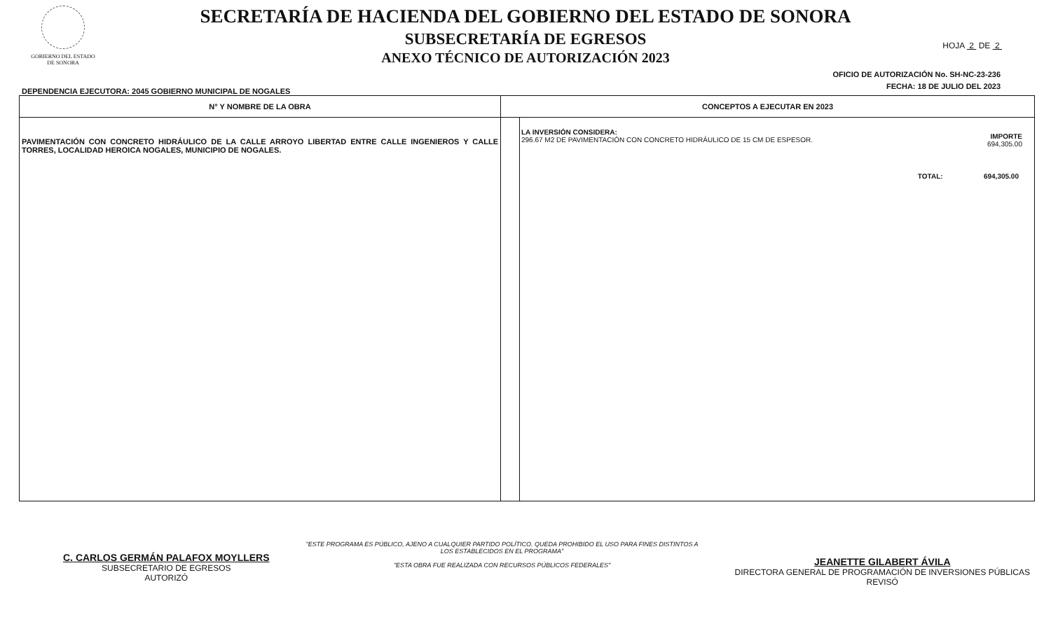GOBIERNO DEL ESTADO
DE SONORA
HOJA 2 DE 2
SECRETARÍA DE HACIENDA DEL GOBIERNO DEL ESTADO DE SONORA
SUBSECRETARÍA DE EGRESOS
ANEXO TÉCNICO DE AUTORIZACIÓN 2023
OFICIO DE AUTORIZACIÓN No. SH-NC-23-236
FECHA: 18 DE JULIO DEL 2023
DEPENDENCIA EJECUTORA: 2045 GOBIERNO MUNICIPAL DE NOGALES
| N° Y NOMBRE DE LA OBRA | CONCEPTOS A EJECUTAR EN 2023 | |
| --- | --- | --- |
| PAVIMENTACIÓN CON CONCRETO HIDRÁULICO DE LA CALLE ARROYO LIBERTAD ENTRE CALLE INGENIEROS Y CALLE TORRES, LOCALIDAD HEROICA NOGALES, MUNICIPIO DE NOGALES. | | LA INVERSIÓN CONSIDERA: 296.67 M2 DE PAVIMENTACIÓN CON CONCRETO HIDRÁULICO DE 15 CM DE ESPESOR. IMPORTE 694,305.00 TOTAL: 694,305.00 |
C. CARLOS GERMÁN PALAFOX MOYLLERS
SUBSECRETARIO DE EGRESOS
AUTORIZÓ
"ESTE PROGRAMA ES PÚBLICO, AJENO A CUALQUIER PARTIDO POLÍTICO. QUEDA PROHIBIDO EL USO PARA FINES DISTINTOS A LOS ESTABLECIDOS EN EL PROGRAMA"
"ESTA OBRA FUE REALIZADA CON RECURSOS PÚBLICOS FEDERALES"
JEANETTE GILABERT ÁVILA
DIRECTORA GENERAL DE PROGRAMACIÓN DE INVERSIONES PÚBLICAS
REVISÓ